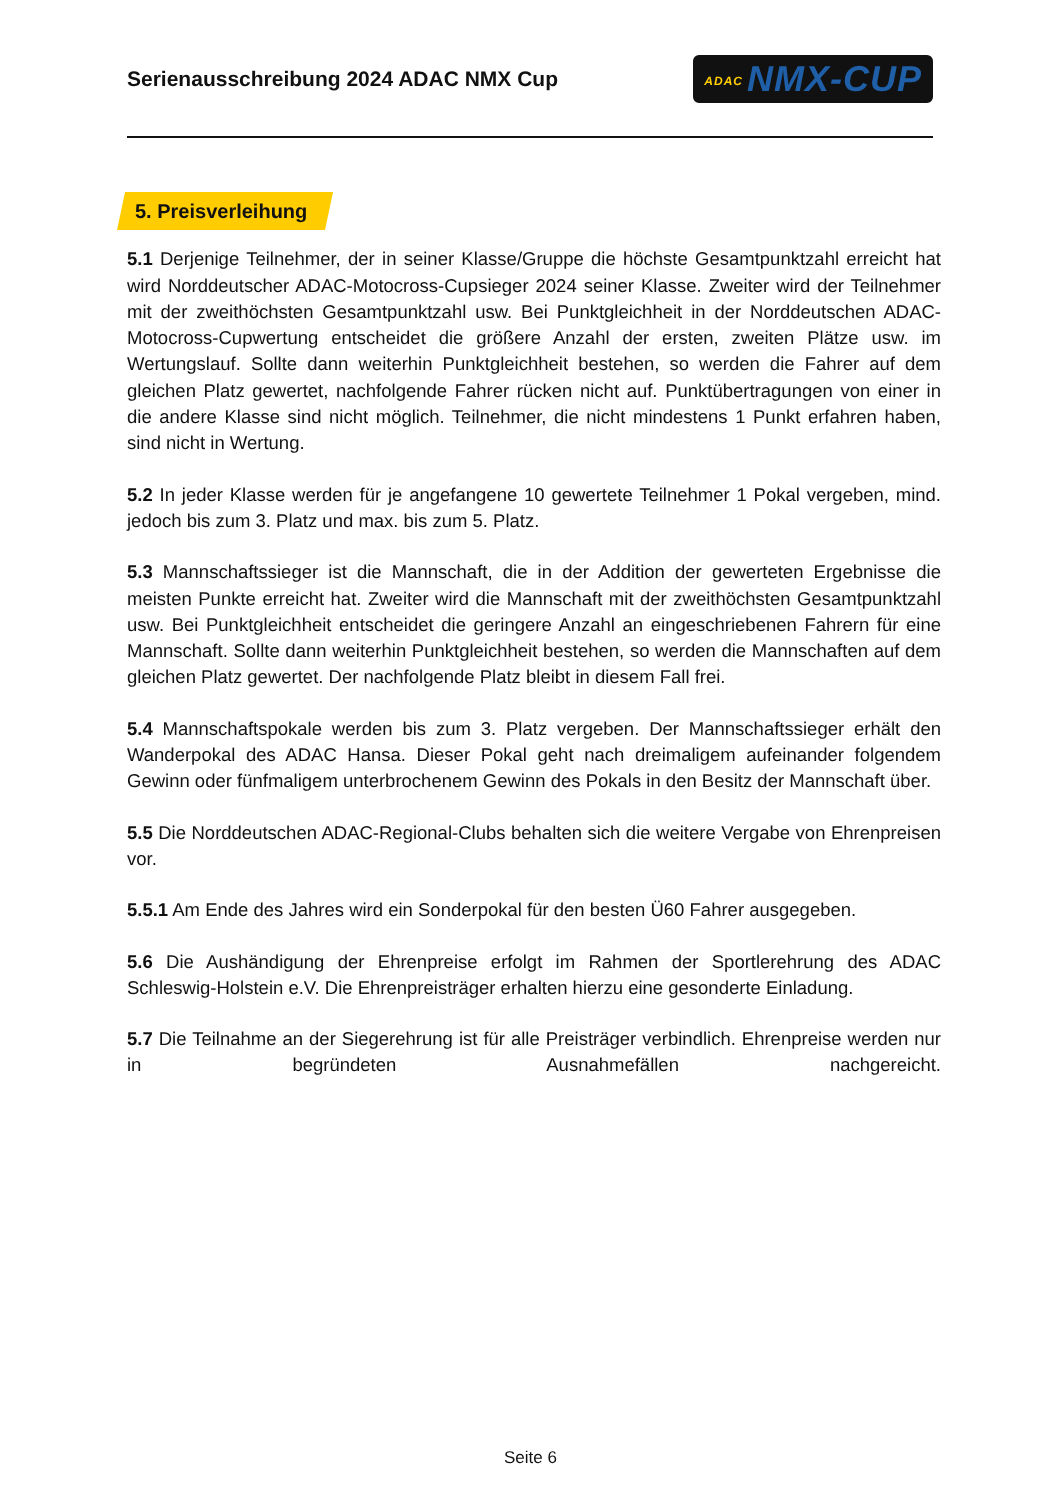Serienausschreibung 2024 ADAC NMX Cup
ADAC NMX-CUP
5. Preisverleihung
5.1 Derjenige Teilnehmer, der in seiner Klasse/Gruppe die höchste Gesamtpunktzahl erreicht hat wird Norddeutscher ADAC-Motocross-Cupsieger 2024 seiner Klasse. Zweiter wird der Teilnehmer mit der zweithöchsten Gesamtpunktzahl usw. Bei Punktgleichheit in der Norddeutschen ADAC-Motocross-Cupwertung entscheidet die größere Anzahl der ersten, zweiten Plätze usw. im Wertungslauf. Sollte dann weiterhin Punktgleichheit bestehen, so werden die Fahrer auf dem gleichen Platz gewertet, nachfolgende Fahrer rücken nicht auf. Punktübertragungen von einer in die andere Klasse sind nicht möglich. Teilnehmer, die nicht mindestens 1 Punkt erfahren haben, sind nicht in Wertung.
5.2 In jeder Klasse werden für je angefangene 10 gewertete Teilnehmer 1 Pokal vergeben, mind. jedoch bis zum 3. Platz und max. bis zum 5. Platz.
5.3 Mannschaftssieger ist die Mannschaft, die in der Addition der gewerteten Ergebnisse die meisten Punkte erreicht hat. Zweiter wird die Mannschaft mit der zweithöchsten Gesamtpunktzahl usw. Bei Punktgleichheit entscheidet die geringere Anzahl an eingeschriebenen Fahrern für eine Mannschaft. Sollte dann weiterhin Punktgleichheit bestehen, so werden die Mannschaften auf dem gleichen Platz gewertet. Der nachfolgende Platz bleibt in diesem Fall frei.
5.4 Mannschaftspokale werden bis zum 3. Platz vergeben. Der Mannschaftssieger erhält den Wanderpokal des ADAC Hansa. Dieser Pokal geht nach dreimaligem aufeinander folgendem Gewinn oder fünfmaligem unterbrochenem Gewinn des Pokals in den Besitz der Mannschaft über.
5.5 Die Norddeutschen ADAC-Regional-Clubs behalten sich die weitere Vergabe von Ehrenpreisen vor.
5.5.1 Am Ende des Jahres wird ein Sonderpokal für den besten Ü60 Fahrer ausgegeben.
5.6 Die Aushändigung der Ehrenpreise erfolgt im Rahmen der Sportlerehrung des ADAC Schleswig-Holstein e.V. Die Ehrenpreisträger erhalten hierzu eine gesonderte Einladung.
5.7 Die Teilnahme an der Siegerehrung ist für alle Preisträger verbindlich. Ehrenpreise werden nur in begründeten Ausnahmefällen nachgereicht.
Seite 6